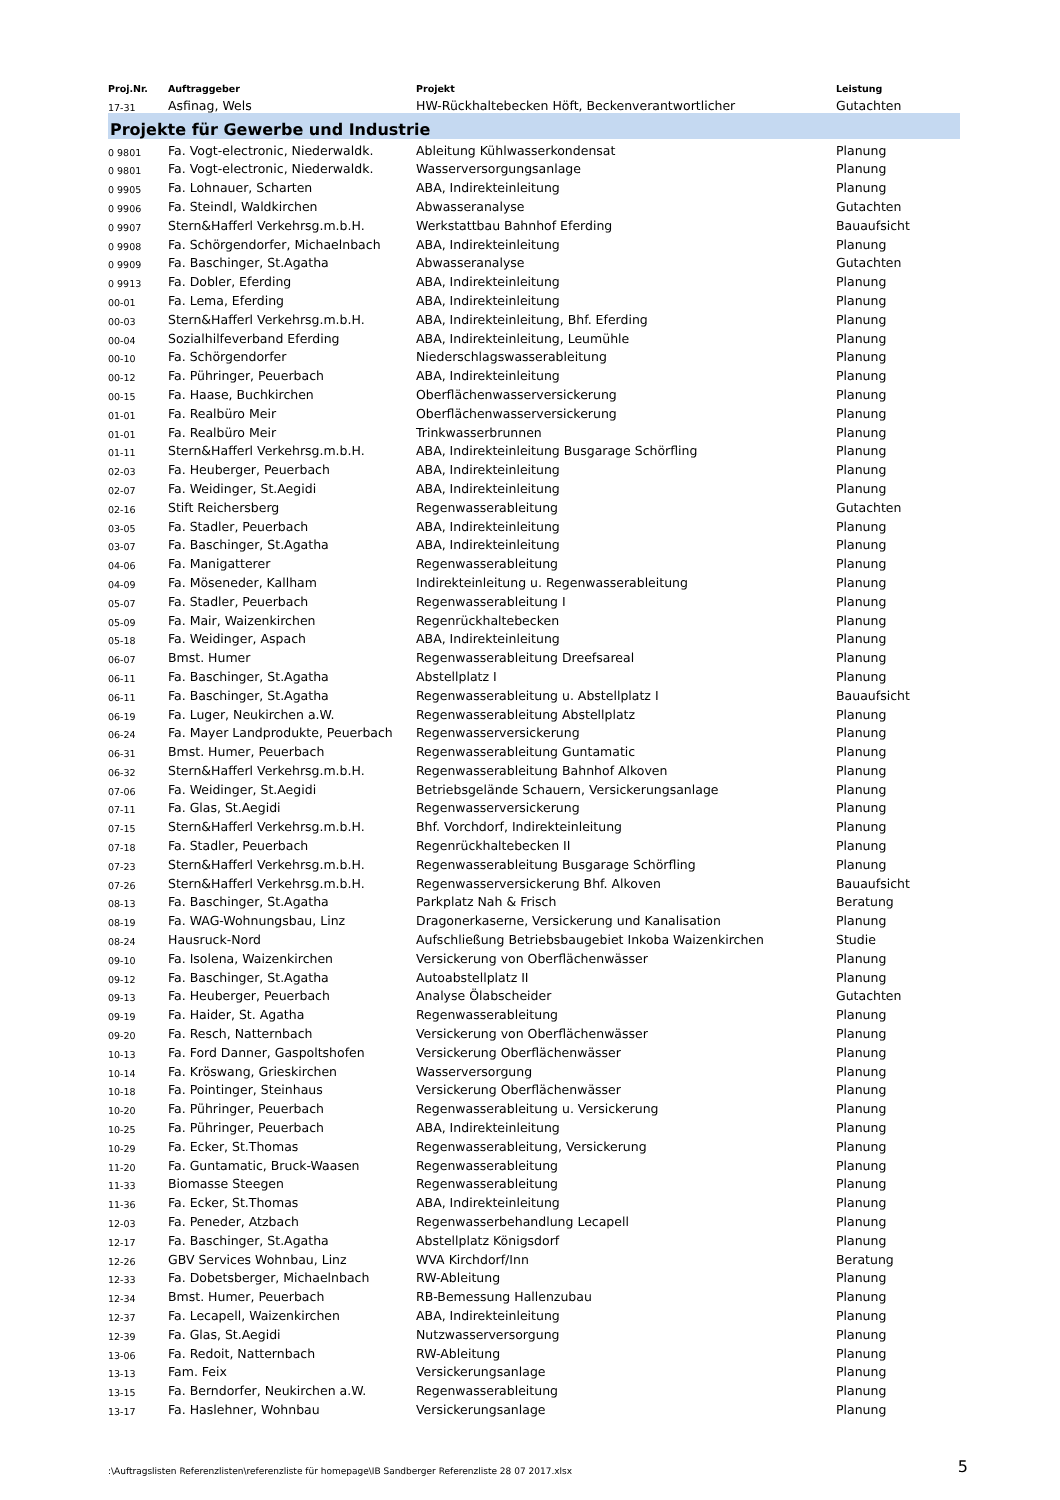| Proj.Nr. | Auftraggeber | Projekt | Leistung |
| --- | --- | --- | --- |
| 17-31 | Asfinag, Wels | HW-Rückhaltebecken Höft, Beckenverantwortlicher | Gutachten |
| Projekte für Gewerbe und Industrie | | | |
| 0 9801 | Fa. Vogt-electronic, Niederwaldk. | Ableitung Kühlwasserkondensat | Planung |
| 0 9801 | Fa. Vogt-electronic, Niederwaldk. | Wasserversorgungsanlage | Planung |
| 0 9905 | Fa. Lohnauer, Scharten | ABA, Indirekteinleitung | Planung |
| 0 9906 | Fa. Steindl, Waldkirchen | Abwasseranalyse | Gutachten |
| 0 9907 | Stern&Hafferl Verkehrsg.m.b.H. | Werkstattbau Bahnhof Eferding | Bauaufsicht |
| 0 9908 | Fa. Schörgendorfer, Michaelnbach | ABA, Indirekteinleitung | Planung |
| 0 9909 | Fa. Baschinger, St.Agatha | Abwasseranalyse | Gutachten |
| 0 9913 | Fa. Dobler, Eferding | ABA, Indirekteinleitung | Planung |
| 00-01 | Fa. Lema, Eferding | ABA, Indirekteinleitung | Planung |
| 00-03 | Stern&Hafferl Verkehrsg.m.b.H. | ABA, Indirekteinleitung, Bhf. Eferding | Planung |
| 00-04 | Sozialhilfeverband Eferding | ABA, Indirekteinleitung, Leumühle | Planung |
| 00-10 | Fa. Schörgendorfer | Niederschlagswasserableitung | Planung |
| 00-12 | Fa. Pühringer, Peuerbach | ABA, Indirekteinleitung | Planung |
| 00-15 | Fa. Haase, Buchkirchen | Oberflächenwasserversickerung | Planung |
| 01-01 | Fa. Realbüro Meir | Oberflächenwasserversickerung | Planung |
| 01-01 | Fa. Realbüro Meir | Trinkwasserbrunnen | Planung |
| 01-11 | Stern&Hafferl Verkehrsg.m.b.H. | ABA, Indirekteinleitung Busgarage Schörfling | Planung |
| 02-03 | Fa. Heuberger, Peuerbach | ABA, Indirekteinleitung | Planung |
| 02-07 | Fa. Weidinger, St.Aegidi | ABA, Indirekteinleitung | Planung |
| 02-16 | Stift Reichersberg | Regenwasserableitung | Gutachten |
| 03-05 | Fa. Stadler, Peuerbach | ABA, Indirekteinleitung | Planung |
| 03-07 | Fa. Baschinger, St.Agatha | ABA, Indirekteinleitung | Planung |
| 04-06 | Fa. Manigatterer | Regenwasserableitung | Planung |
| 04-09 | Fa. Möseneder, Kallham | Indirekteinleitung u. Regenwasserableitung | Planung |
| 05-07 | Fa. Stadler, Peuerbach | Regenwasserableitung I | Planung |
| 05-09 | Fa. Mair, Waizenkirchen | Regenrückhaltebecken | Planung |
| 05-18 | Fa. Weidinger, Aspach | ABA, Indirekteinleitung | Planung |
| 06-07 | Bmst. Humer | Regenwasserableitung Dreefsareal | Planung |
| 06-11 | Fa. Baschinger, St.Agatha | Abstellplatz I | Planung |
| 06-11 | Fa. Baschinger, St.Agatha | Regenwasserableitung u. Abstellplatz I | Bauaufsicht |
| 06-19 | Fa. Luger, Neukirchen a.W. | Regenwasserableitung Abstellplatz | Planung |
| 06-24 | Fa. Mayer Landprodukte, Peuerbach | Regenwasserversickerung | Planung |
| 06-31 | Bmst. Humer, Peuerbach | Regenwasserableitung Guntamatic | Planung |
| 06-32 | Stern&Hafferl Verkehrsg.m.b.H. | Regenwasserableitung Bahnhof Alkoven | Planung |
| 07-06 | Fa. Weidinger, St.Aegidi | Betriebsgelände Schauern, Versickerungsanlage | Planung |
| 07-11 | Fa. Glas, St.Aegidi | Regenwasserversickerung | Planung |
| 07-15 | Stern&Hafferl Verkehrsg.m.b.H. | Bhf. Vorchdorf, Indirekteinleitung | Planung |
| 07-18 | Fa. Stadler, Peuerbach | Regenrückhaltebecken II | Planung |
| 07-23 | Stern&Hafferl Verkehrsg.m.b.H. | Regenwasserableitung Busgarage Schörfling | Planung |
| 07-26 | Stern&Hafferl Verkehrsg.m.b.H. | Regenwasserversickerung Bhf. Alkoven | Bauaufsicht |
| 08-13 | Fa. Baschinger, St.Agatha | Parkplatz Nah & Frisch | Beratung |
| 08-19 | Fa. WAG-Wohnungsbau, Linz | Dragonerkaserne, Versickerung und Kanalisation | Planung |
| 08-24 | Hausruck-Nord | Aufschließung Betriebsbaugebiet Inkoba Waizenkirchen | Studie |
| 09-10 | Fa. Isolena, Waizenkirchen | Versickerung von Oberflächenwässer | Planung |
| 09-12 | Fa. Baschinger, St.Agatha | Autoabstellplatz II | Planung |
| 09-13 | Fa. Heuberger, Peuerbach | Analyse Ölabscheider | Gutachten |
| 09-19 | Fa. Haider, St. Agatha | Regenwasserableitung | Planung |
| 09-20 | Fa. Resch, Natternbach | Versickerung von Oberflächenwässer | Planung |
| 10-13 | Fa. Ford Danner, Gaspoltshofen | Versickerung Oberflächenwässer | Planung |
| 10-14 | Fa. Kröswang, Grieskirchen | Wasserversorgung | Planung |
| 10-18 | Fa. Pointinger, Steinhaus | Versickerung Oberflächenwässer | Planung |
| 10-20 | Fa. Pühringer, Peuerbach | Regenwasserableitung u. Versickerung | Planung |
| 10-25 | Fa. Pühringer, Peuerbach | ABA, Indirekteinleitung | Planung |
| 10-29 | Fa. Ecker, St.Thomas | Regenwasserableitung, Versickerung | Planung |
| 11-20 | Fa. Guntamatic, Bruck-Waasen | Regenwasserableitung | Planung |
| 11-33 | Biomasse Steegen | Regenwasserableitung | Planung |
| 11-36 | Fa. Ecker, St.Thomas | ABA, Indirekteinleitung | Planung |
| 12-03 | Fa. Peneder, Atzbach | Regenwasserbehandlung Lecapell | Planung |
| 12-17 | Fa. Baschinger, St.Agatha | Abstellplatz Königsdorf | Planung |
| 12-26 | GBV Services Wohnbau, Linz | WVA Kirchdorf/Inn | Beratung |
| 12-33 | Fa. Dobetsberger, Michaelnbach | RW-Ableitung | Planung |
| 12-34 | Bmst. Humer, Peuerbach | RB-Bemessung Hallenzubau | Planung |
| 12-37 | Fa. Lecapell, Waizenkirchen | ABA, Indirekteinleitung | Planung |
| 12-39 | Fa. Glas, St.Aegidi | Nutzwasserversorgung | Planung |
| 13-06 | Fa. Redoit, Natternbach | RW-Ableitung | Planung |
| 13-13 | Fam. Feix | Versickerungsanlage | Planung |
| 13-15 | Fa. Berndorfer, Neukirchen a.W. | Regenwasserableitung | Planung |
| 13-17 | Fa. Haslehner, Wohnbau | Versickerungsanlage | Planung |
:\Auftragslisten Referenzlisten\referenzliste für homepage\IB Sandberger Referenzliste 28 07 2017.xlsx 5